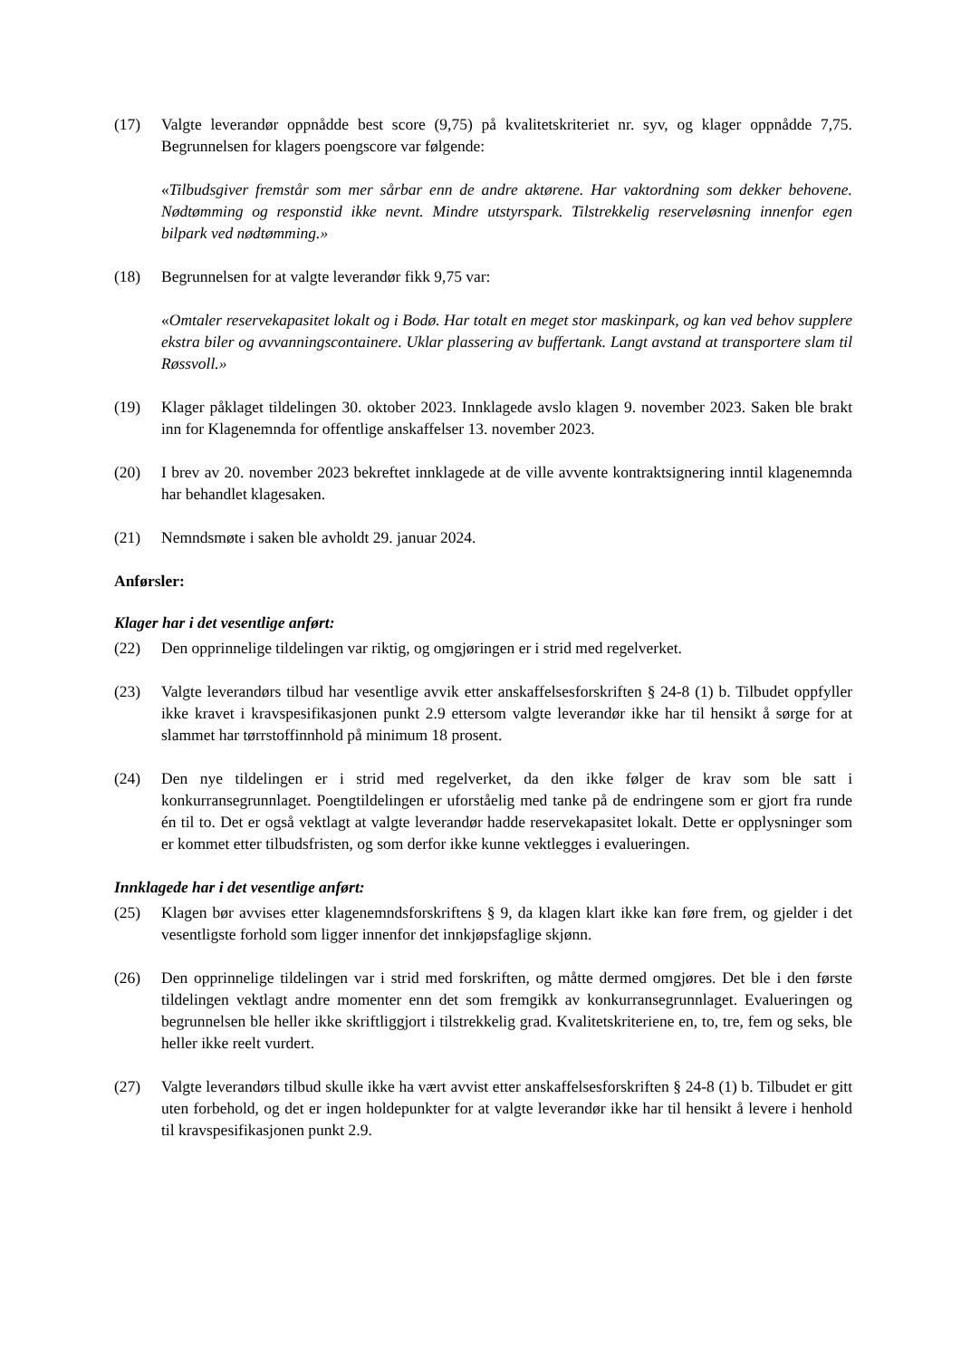(17) Valgte leverandør oppnådde best score (9,75) på kvalitetskriteriet nr. syv, og klager oppnådde 7,75. Begrunnelsen for klagers poengscore var følgende:
«Tilbudsgiver fremstår som mer sårbar enn de andre aktørene. Har vaktordning som dekker behovene. Nødtømming og responstid ikke nevnt. Mindre utstyrspark. Tilstrekkelig reserveløsning innenfor egen bilpark ved nødtømming.»
(18) Begrunnelsen for at valgte leverandør fikk 9,75 var:
«Omtaler reservekapasitet lokalt og i Bodø. Har totalt en meget stor maskinpark, og kan ved behov supplere ekstra biler og avvanningscontainere. Uklar plassering av buffertank. Langt avstand at transportere slam til Røssvoll.»
(19) Klager påklaget tildelingen 30. oktober 2023. Innklagede avslo klagen 9. november 2023. Saken ble brakt inn for Klagenemnda for offentlige anskaffelser 13. november 2023.
(20) I brev av 20. november 2023 bekreftet innklagede at de ville avvente kontraktsignering inntil klagenemnda har behandlet klagesaken.
(21) Nemndsmøte i saken ble avholdt 29. januar 2024.
Anførsler:
Klager har i det vesentlige anført:
(22) Den opprinnelige tildelingen var riktig, og omgjøringen er i strid med regelverket.
(23) Valgte leverandørs tilbud har vesentlige avvik etter anskaffelsesforskriften § 24-8 (1) b. Tilbudet oppfyller ikke kravet i kravspesifikasjonen punkt 2.9 ettersom valgte leverandør ikke har til hensikt å sørge for at slammet har tørrstoffinnhold på minimum 18 prosent.
(24) Den nye tildelingen er i strid med regelverket, da den ikke følger de krav som ble satt i konkurransegrunnlaget. Poengtildelingen er uforståelig med tanke på de endringene som er gjort fra runde én til to. Det er også vektlagt at valgte leverandør hadde reservekapasitet lokalt. Dette er opplysninger som er kommet etter tilbudsfristen, og som derfor ikke kunne vektlegges i evalueringen.
Innklagede har i det vesentlige anført:
(25) Klagen bør avvises etter klagenemndsforskriftens § 9, da klagen klart ikke kan føre frem, og gjelder i det vesentligste forhold som ligger innenfor det innkjøpsfaglige skjønn.
(26) Den opprinnelige tildelingen var i strid med forskriften, og måtte dermed omgjøres. Det ble i den første tildelingen vektlagt andre momenter enn det som fremgikk av konkurransegrunnlaget. Evalueringen og begrunnelsen ble heller ikke skriftliggjort i tilstrekkelig grad. Kvalitetskriteriene en, to, tre, fem og seks, ble heller ikke reelt vurdert.
(27) Valgte leverandørs tilbud skulle ikke ha vært avvist etter anskaffelsesforskriften § 24-8 (1) b. Tilbudet er gitt uten forbehold, og det er ingen holdepunkter for at valgte leverandør ikke har til hensikt å levere i henhold til kravspesifikasjonen punkt 2.9.